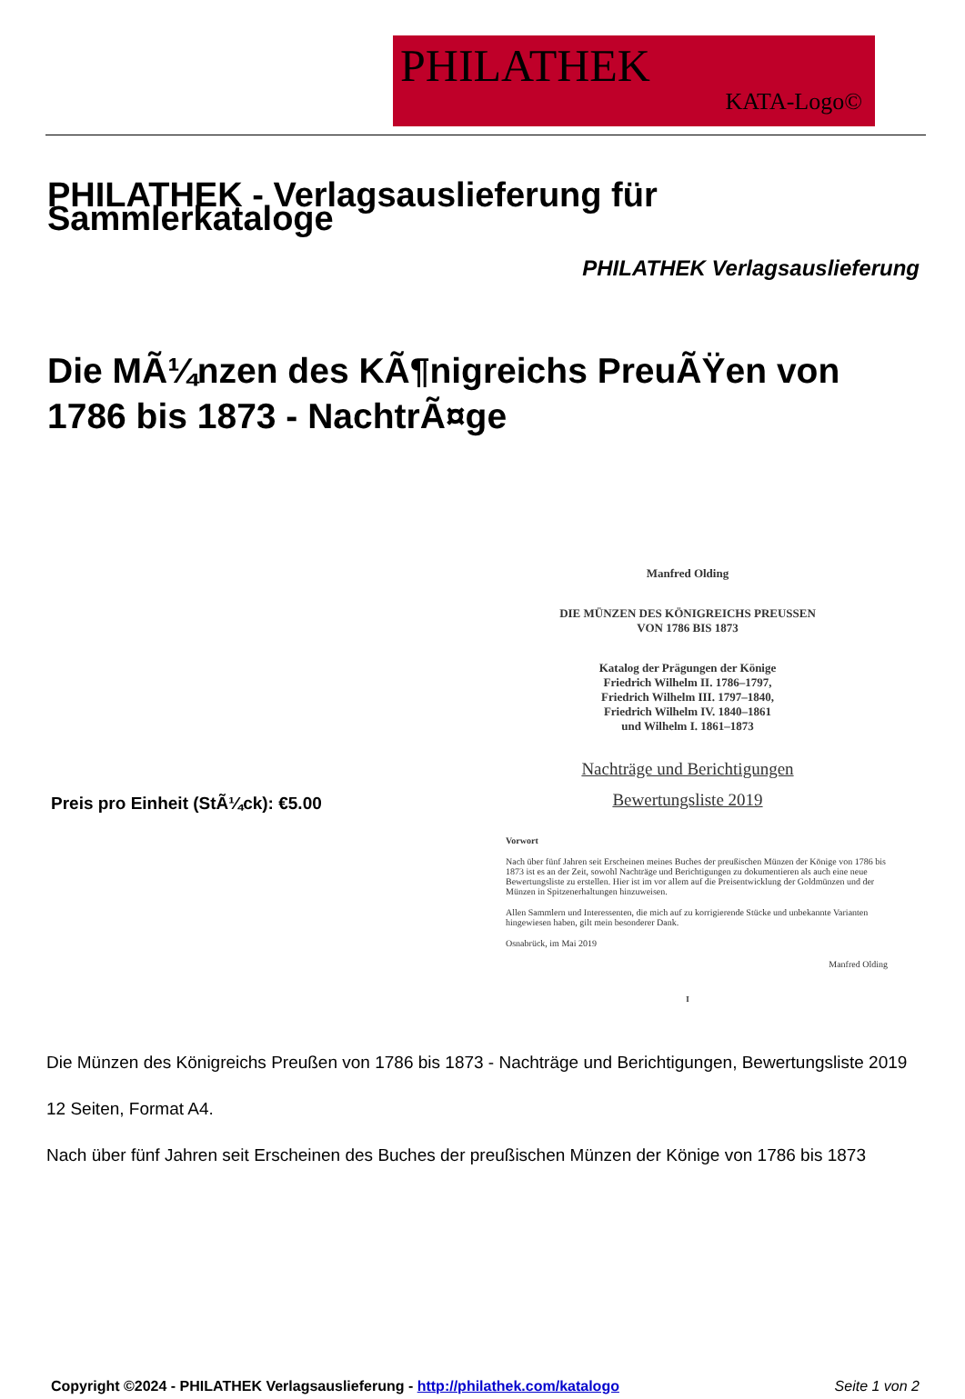PHILATHEK
KATA-Logo©
PHILATHEK - Verlagsauslieferung für Sammlerkataloge
PHILATHEK Verlagsauslieferung
Die MÃ¼nzen des KÃ¶nigreichs PreuÃŸen von 1786 bis 1873 - NachtrÃ¤ge
Preis pro Einheit (StÃ¼ck): €5.00
Manfred Olding
DIE MÜNZEN DES KÖNIGREICHS PREUSSEN
VON 1786 BIS 1873
Katalog der Prägungen der Könige
Friedrich Wilhelm II. 1786–1797,
Friedrich Wilhelm III. 1797–1840,
Friedrich Wilhelm IV. 1840–1861
und Wilhelm I. 1861–1873
Nachträge und Berichtigungen
Bewertungsliste 2019
Vorwort
Nach über fünf Jahren seit Erscheinen meines Buches der preußischen Münzen der Könige von 1786 bis 1873 ist es an der Zeit, sowohl Nachträge und Berichtigungen zu dokumentieren als auch eine neue Bewertungsliste zu erstellen. Hier ist im vor allem auf die Preisentwicklung der Goldmünzen und der Münzen in Spitzenerhaltungen hinzuweisen.
Allen Sammlern und Interessenten, die mich auf zu korrigierende Stücke und unbekannte Varianten hingewiesen haben, gilt mein besonderer Dank.
Osnabrück, im Mai 2019
Manfred Olding
I
Die Münzen des Königreichs Preußen von 1786 bis 1873 - Nachträge und Berichtigungen, Bewertungsliste 2019
12 Seiten, Format A4.
Nach über fünf Jahren seit Erscheinen des Buches der preußischen Münzen der Könige von 1786 bis 1873
Copyright ©2024 - PHILATHEK Verlagsauslieferung - http://philathek.com/katalogo Seite 1 von 2